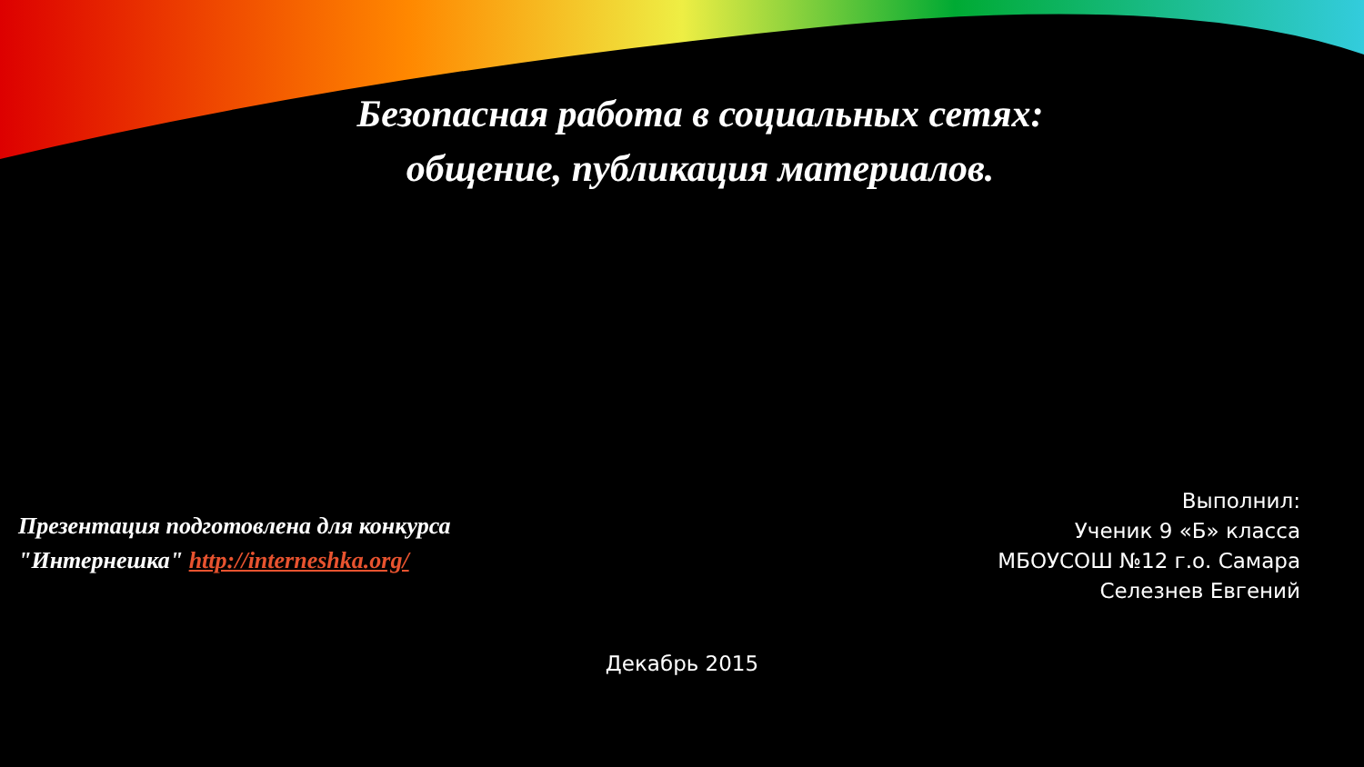Безопасная работа в социальных сетях: общение, публикация материалов.
Презентация подготовлена для конкурса
"Интернешка" http://interneshka.org/
Выполнил:
Ученик 9 «Б» класса
МБОУСОШ №12 г.о. Самара
Селезнев Евгений
Декабрь 2015